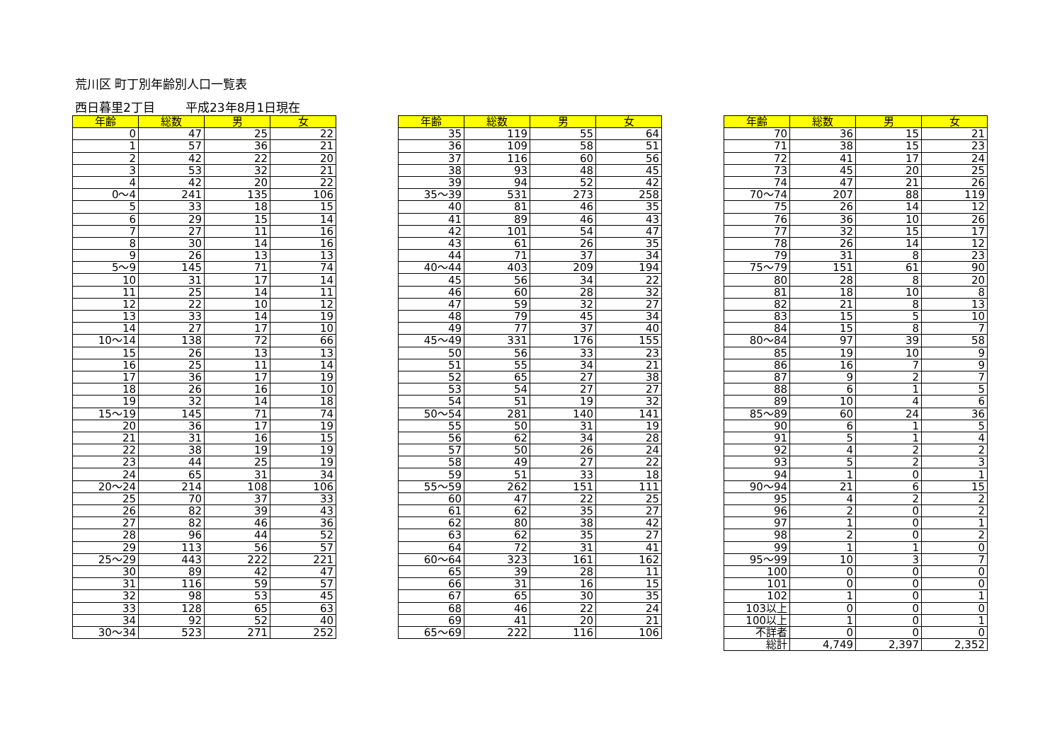荒川区 町丁別年齢別人口一覧表
西日暮里2丁目 平成23年8月1日現在
| 年齢 | 総数 | 男 | 女 |
| --- | --- | --- | --- |
| 0 | 47 | 25 | 22 |
| 1 | 57 | 36 | 21 |
| 2 | 42 | 22 | 20 |
| 3 | 53 | 32 | 21 |
| 4 | 42 | 20 | 22 |
| 0～4 | 241 | 135 | 106 |
| 5 | 33 | 18 | 15 |
| 6 | 29 | 15 | 14 |
| 7 | 27 | 11 | 16 |
| 8 | 30 | 14 | 16 |
| 9 | 26 | 13 | 13 |
| 5～9 | 145 | 71 | 74 |
| 10 | 31 | 17 | 14 |
| 11 | 25 | 14 | 11 |
| 12 | 22 | 10 | 12 |
| 13 | 33 | 14 | 19 |
| 14 | 27 | 17 | 10 |
| 10～14 | 138 | 72 | 66 |
| 15 | 26 | 13 | 13 |
| 16 | 25 | 11 | 14 |
| 17 | 36 | 17 | 19 |
| 18 | 26 | 16 | 10 |
| 19 | 32 | 14 | 18 |
| 15～19 | 145 | 71 | 74 |
| 20 | 36 | 17 | 19 |
| 21 | 31 | 16 | 15 |
| 22 | 38 | 19 | 19 |
| 23 | 44 | 25 | 19 |
| 24 | 65 | 31 | 34 |
| 20～24 | 214 | 108 | 106 |
| 25 | 70 | 37 | 33 |
| 26 | 82 | 39 | 43 |
| 27 | 82 | 46 | 36 |
| 28 | 96 | 44 | 52 |
| 29 | 113 | 56 | 57 |
| 25～29 | 443 | 222 | 221 |
| 30 | 89 | 42 | 47 |
| 31 | 116 | 59 | 57 |
| 32 | 98 | 53 | 45 |
| 33 | 128 | 65 | 63 |
| 34 | 92 | 52 | 40 |
| 30～34 | 523 | 271 | 252 |
| 年齢 | 総数 | 男 | 女 |
| --- | --- | --- | --- |
| 35 | 119 | 55 | 64 |
| 36 | 109 | 58 | 51 |
| 37 | 116 | 60 | 56 |
| 38 | 93 | 48 | 45 |
| 39 | 94 | 52 | 42 |
| 35～39 | 531 | 273 | 258 |
| 40 | 81 | 46 | 35 |
| 41 | 89 | 46 | 43 |
| 42 | 101 | 54 | 47 |
| 43 | 61 | 26 | 35 |
| 44 | 71 | 37 | 34 |
| 40～44 | 403 | 209 | 194 |
| 45 | 56 | 34 | 22 |
| 46 | 60 | 28 | 32 |
| 47 | 59 | 32 | 27 |
| 48 | 79 | 45 | 34 |
| 49 | 77 | 37 | 40 |
| 45～49 | 331 | 176 | 155 |
| 50 | 56 | 33 | 23 |
| 51 | 55 | 34 | 21 |
| 52 | 65 | 27 | 38 |
| 53 | 54 | 27 | 27 |
| 54 | 51 | 19 | 32 |
| 50～54 | 281 | 140 | 141 |
| 55 | 50 | 31 | 19 |
| 56 | 62 | 34 | 28 |
| 57 | 50 | 26 | 24 |
| 58 | 49 | 27 | 22 |
| 59 | 51 | 33 | 18 |
| 55～59 | 262 | 151 | 111 |
| 60 | 47 | 22 | 25 |
| 61 | 62 | 35 | 27 |
| 62 | 80 | 38 | 42 |
| 63 | 62 | 35 | 27 |
| 64 | 72 | 31 | 41 |
| 60～64 | 323 | 161 | 162 |
| 65 | 39 | 28 | 11 |
| 66 | 31 | 16 | 15 |
| 67 | 65 | 30 | 35 |
| 68 | 46 | 22 | 24 |
| 69 | 41 | 20 | 21 |
| 65～69 | 222 | 116 | 106 |
| 年齢 | 総数 | 男 | 女 |
| --- | --- | --- | --- |
| 70 | 36 | 15 | 21 |
| 71 | 38 | 15 | 23 |
| 72 | 41 | 17 | 24 |
| 73 | 45 | 20 | 25 |
| 74 | 47 | 21 | 26 |
| 70～74 | 207 | 88 | 119 |
| 75 | 26 | 14 | 12 |
| 76 | 36 | 10 | 26 |
| 77 | 32 | 15 | 17 |
| 78 | 26 | 14 | 12 |
| 79 | 31 | 8 | 23 |
| 75～79 | 151 | 61 | 90 |
| 80 | 28 | 8 | 20 |
| 81 | 18 | 10 | 8 |
| 82 | 21 | 8 | 13 |
| 83 | 15 | 5 | 10 |
| 84 | 15 | 8 | 7 |
| 80～84 | 97 | 39 | 58 |
| 85 | 19 | 10 | 9 |
| 86 | 16 | 7 | 9 |
| 87 | 9 | 2 | 7 |
| 88 | 6 | 1 | 5 |
| 89 | 10 | 4 | 6 |
| 85～89 | 60 | 24 | 36 |
| 90 | 6 | 1 | 5 |
| 91 | 5 | 1 | 4 |
| 92 | 4 | 2 | 2 |
| 93 | 5 | 2 | 3 |
| 94 | 1 | 0 | 1 |
| 90～94 | 21 | 6 | 15 |
| 95 | 4 | 2 | 2 |
| 96 | 2 | 0 | 2 |
| 97 | 1 | 0 | 1 |
| 98 | 2 | 0 | 2 |
| 99 | 1 | 1 | 0 |
| 95～99 | 10 | 3 | 7 |
| 100 | 0 | 0 | 0 |
| 101 | 0 | 0 | 0 |
| 102 | 1 | 0 | 1 |
| 103以上 | 0 | 0 | 0 |
| 100以上 | 1 | 0 | 1 |
| 不詳者 | 0 | 0 | 0 |
| 総計 | 4,749 | 2,397 | 2,352 |